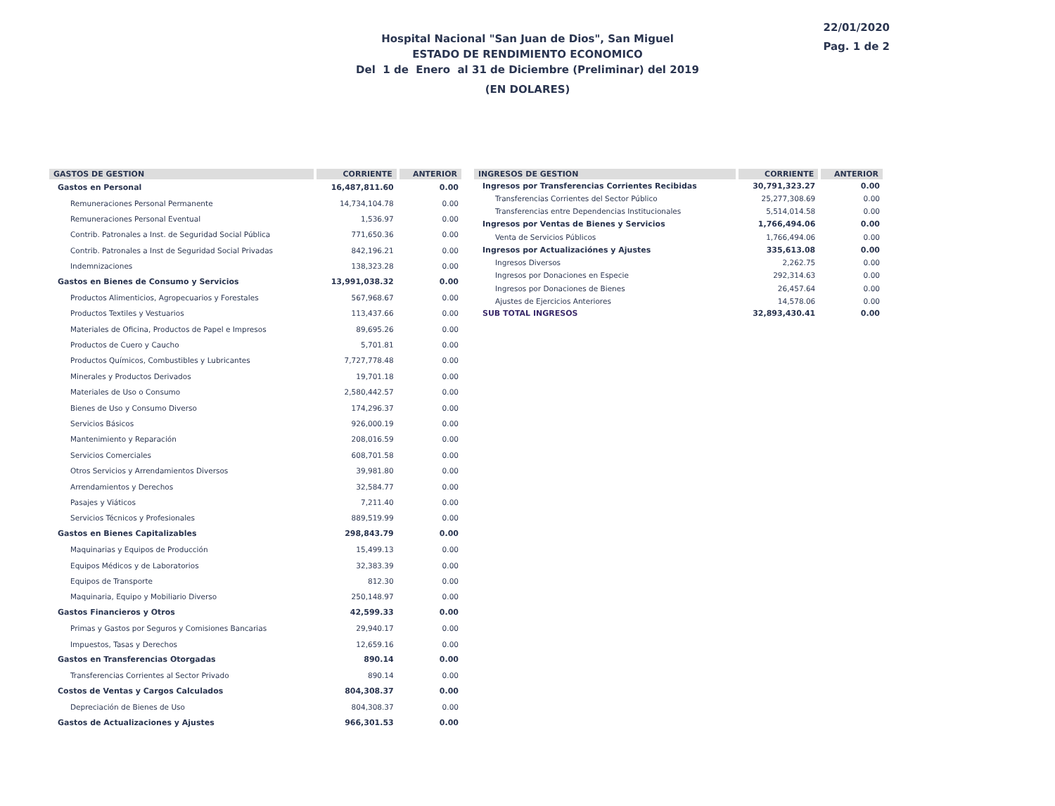Hospital Nacional "San Juan de Dios", San Miguel
ESTADO DE RENDIMIENTO ECONOMICO
Del 1 de Enero al 31 de Diciembre (Preliminar) del 2019
(EN DOLARES)
22/01/2020
Pag. 1 de 2
| GASTOS DE GESTION | CORRIENTE | ANTERIOR |
| --- | --- | --- |
| Gastos en Personal | 16,487,811.60 | 0.00 |
| Remuneraciones Personal Permanente | 14,734,104.78 | 0.00 |
| Remuneraciones Personal Eventual | 1,536.97 | 0.00 |
| Contrib. Patronales a Inst. de Seguridad Social Pública | 771,650.36 | 0.00 |
| Contrib. Patronales a Inst de Seguridad Social Privadas | 842,196.21 | 0.00 |
| Indemnizaciones | 138,323.28 | 0.00 |
| Gastos en Bienes de Consumo y Servicios | 13,991,038.32 | 0.00 |
| Productos Alimenticios, Agropecuarios y Forestales | 567,968.67 | 0.00 |
| Productos Textiles y Vestuarios | 113,437.66 | 0.00 |
| Materiales de Oficina, Productos de Papel e Impresos | 89,695.26 | 0.00 |
| Productos de Cuero y Caucho | 5,701.81 | 0.00 |
| Productos Químicos, Combustibles y Lubricantes | 7,727,778.48 | 0.00 |
| Minerales y Productos Derivados | 19,701.18 | 0.00 |
| Materiales de Uso o Consumo | 2,580,442.57 | 0.00 |
| Bienes de Uso y Consumo Diverso | 174,296.37 | 0.00 |
| Servicios Básicos | 926,000.19 | 0.00 |
| Mantenimiento y Reparación | 208,016.59 | 0.00 |
| Servicios Comerciales | 608,701.58 | 0.00 |
| Otros Servicios y Arrendamientos Diversos | 39,981.80 | 0.00 |
| Arrendamientos y Derechos | 32,584.77 | 0.00 |
| Pasajes y Viáticos | 7,211.40 | 0.00 |
| Servicios Técnicos y Profesionales | 889,519.99 | 0.00 |
| Gastos en Bienes Capitalizables | 298,843.79 | 0.00 |
| Maquinarias y Equipos de Producción | 15,499.13 | 0.00 |
| Equipos Médicos y de Laboratorios | 32,383.39 | 0.00 |
| Equipos de Transporte | 812.30 | 0.00 |
| Maquinaria, Equipo y Mobiliario Diverso | 250,148.97 | 0.00 |
| Gastos Financieros y Otros | 42,599.33 | 0.00 |
| Primas y Gastos por Seguros y Comisiones Bancarias | 29,940.17 | 0.00 |
| Impuestos, Tasas y Derechos | 12,659.16 | 0.00 |
| Gastos en Transferencias Otorgadas | 890.14 | 0.00 |
| Transferencias Corrientes al Sector Privado | 890.14 | 0.00 |
| Costos de Ventas y Cargos Calculados | 804,308.37 | 0.00 |
| Depreciación de Bienes de Uso | 804,308.37 | 0.00 |
| Gastos de Actualizaciones y Ajustes | 966,301.53 | 0.00 |
| INGRESOS DE GESTION | CORRIENTE | ANTERIOR |
| --- | --- | --- |
| Ingresos por Transferencias Corrientes Recibidas | 30,791,323.27 | 0.00 |
| Transferencias Corrientes del Sector Público | 25,277,308.69 | 0.00 |
| Transferencias entre Dependencias Institucionales | 5,514,014.58 | 0.00 |
| Ingresos por Ventas de Bienes y Servicios | 1,766,494.06 | 0.00 |
| Venta de Servicios Públicos | 1,766,494.06 | 0.00 |
| Ingresos por Actualizaciónes y Ajustes | 335,613.08 | 0.00 |
| Ingresos Diversos | 2,262.75 | 0.00 |
| Ingresos por Donaciones en Especie | 292,314.63 | 0.00 |
| Ingresos por Donaciones de Bienes | 26,457.64 | 0.00 |
| Ajustes de Ejercicios Anteriores | 14,578.06 | 0.00 |
| SUB TOTAL INGRESOS | 32,893,430.41 | 0.00 |